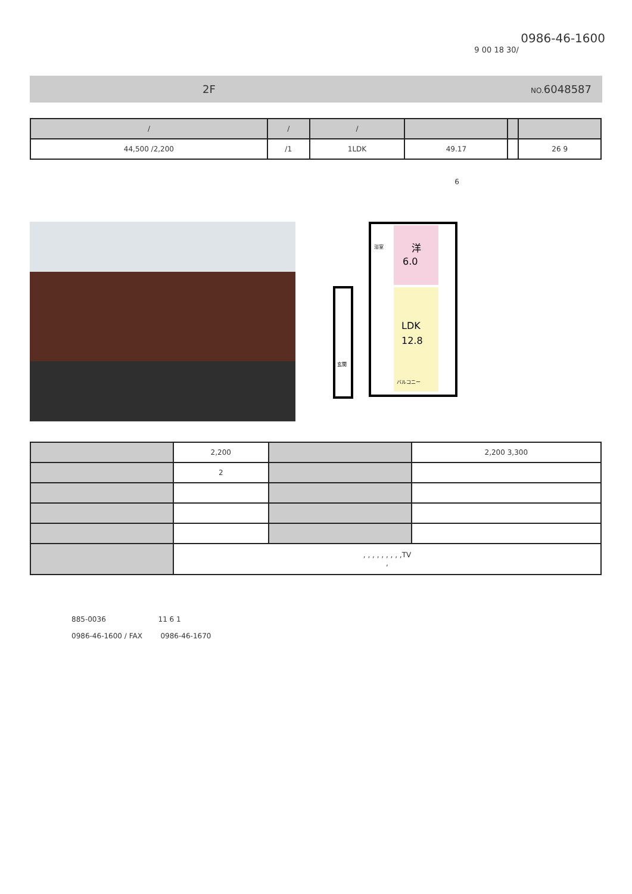0986-46-1600
9 00 18 30/
2F NO. 6048587
| / | / | / | | | |
| --- | --- | --- | --- | --- | --- |
| 44,500 /2,200 | /1 | 1LDK | 49.17 | | 26 9 |
6
洋
6.0
LDK
12.8
浴室
バルコニー
玄関
| | 2,200 | | 2,200 3,300 |
| | 2 | | |
| | , , , , , , , , ,TV , | | |
885-0036 11 6 1
0986-46-1600 / FAX 0986-46-1670